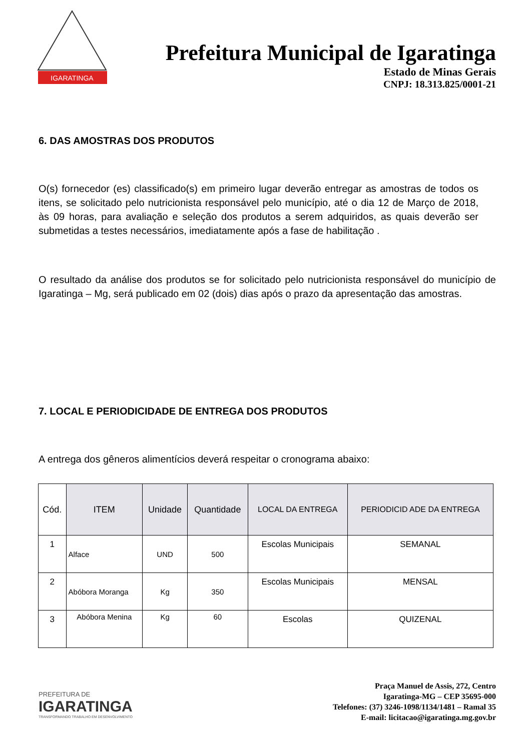IGARATINGA
Prefeitura Municipal de Igaratinga
Estado de Minas Gerais
CNPJ: 18.313.825/0001-21
6. DAS AMOSTRAS DOS PRODUTOS
O(s) fornecedor (es) classificado(s) em primeiro lugar deverão entregar as amostras de todos os itens, se solicitado pelo nutricionista responsável pelo município, até o dia 12 de Março de 2018, às 09 horas, para avaliação e seleção dos produtos a serem adquiridos, as quais deverão ser submetidas a testes necessários, imediatamente após a fase de habilitação .
O resultado da análise dos produtos se for solicitado pelo nutricionista responsável do município de Igaratinga – Mg, será publicado em 02 (dois) dias após o prazo da apresentação das amostras.
7. LOCAL E PERIODICIDADE DE ENTREGA DOS PRODUTOS
A entrega dos gêneros alimentícios deverá respeitar o cronograma abaixo:
| Cód. | ITEM | Unidade | Quantidade | LOCAL DA ENTREGA | PERIODICID ADE DA ENTREGA |
| --- | --- | --- | --- | --- | --- |
| 1 | Alface | UND | 500 | Escolas Municipais | SEMANAL |
| 2 | Abóbora Moranga | Kg | 350 | Escolas Municipais | MENSAL |
| 3 | Abóbora Menina | Kg | 60 | Escolas | QUIZENAL |
PREFEITURA DE
IGARATINGA
TRANSFORMANDO TRABALHO EM DESENVOLVIMENTO
Praça Manuel de Assis, 272, Centro
Igaratinga-MG – CEP 35695-000
Telefones: (37) 3246-1098/1134/1481 – Ramal 35
E-mail: licitacao@igaratinga.mg.gov.br